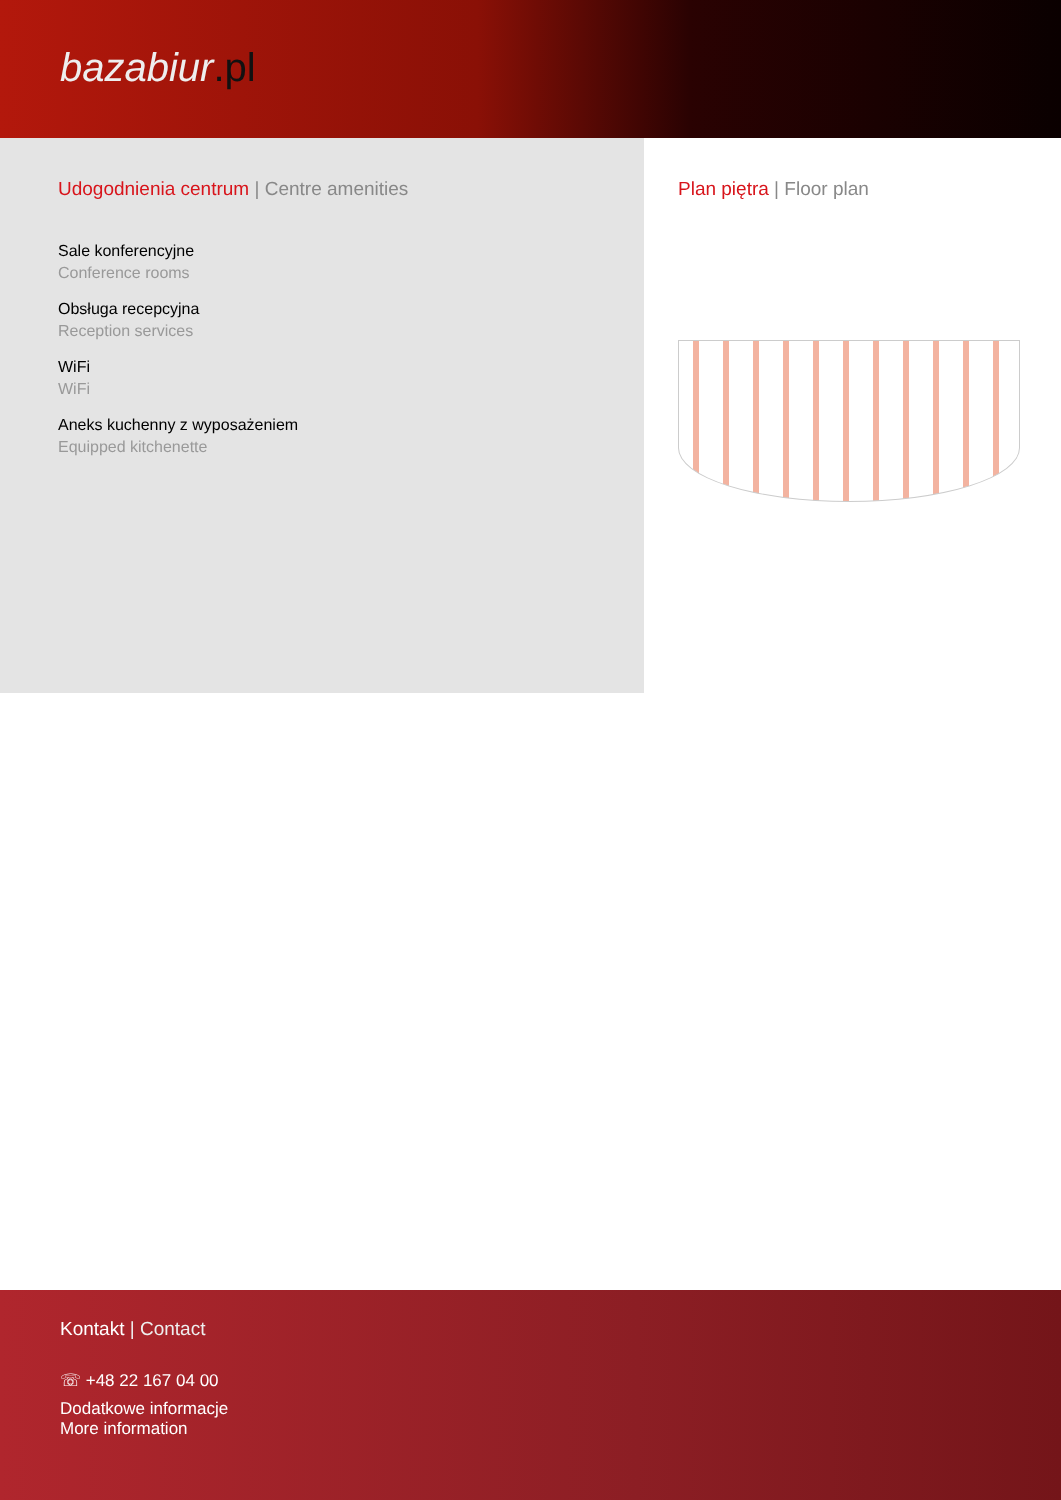bazabiur.pl
Udogodnienia centrum | Centre amenities
Sale konferencyjne
Conference rooms
Obsługa recepcyjna
Reception services
WiFi
WiFi
Aneks kuchenny z wyposażeniem
Equipped kitchenette
Plan piętra | Floor plan
Kontakt | Contact
☏ +48 22 167 04 00
Dodatkowe informacje
More information